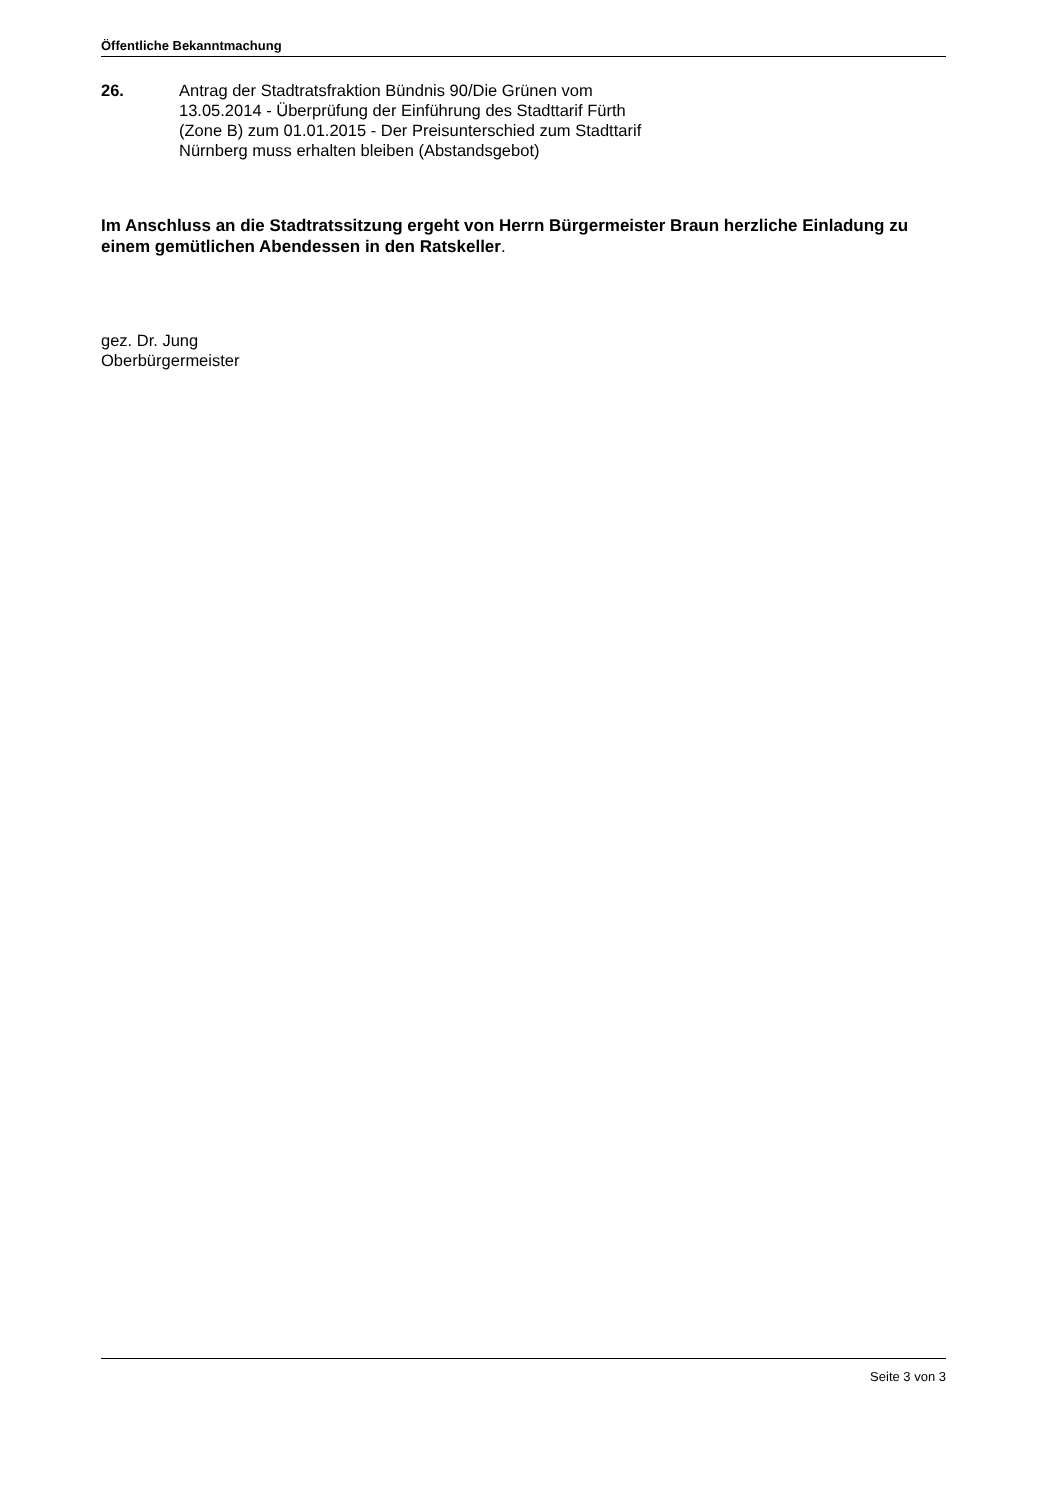Öffentliche Bekanntmachung
26. Antrag der Stadtratsfraktion Bündnis 90/Die Grünen vom
13.05.2014 - Überprüfung der Einführung des Stadttarif Fürth
(Zone B) zum 01.01.2015 - Der Preisunterschied zum Stadttarif
Nürnberg muss erhalten bleiben (Abstandsgebot)
Im Anschluss an die Stadtratssitzung ergeht von Herrn Bürgermeister Braun herzliche Einladung zu einem gemütlichen Abendessen in den Ratskeller.
gez. Dr. Jung
Oberbürgermeister
Seite 3 von 3